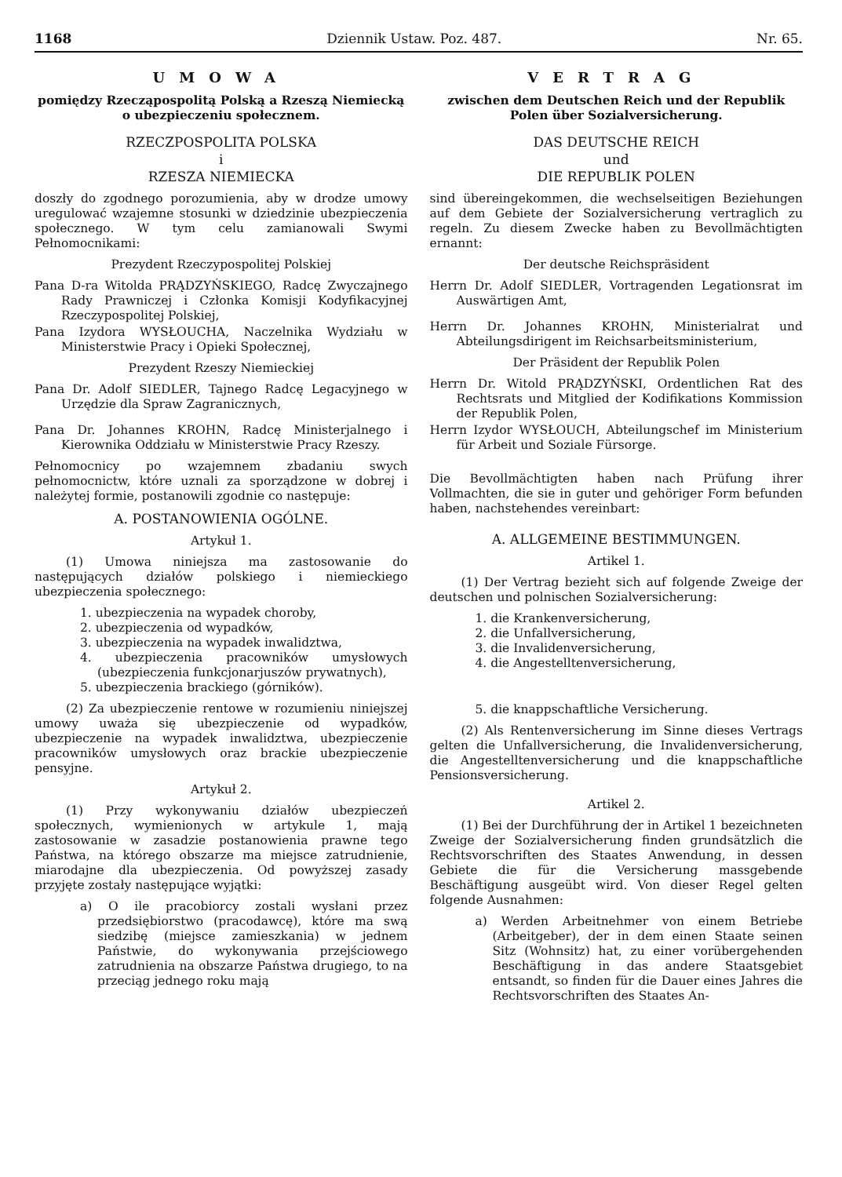1168 Dziennik Ustaw. Poz. 487. Nr. 65.
UMOWA
pomiędzy Rzecząpospolitą Polską a Rzeszą Niemiecką o ubezpieczeniu społecznem.
RZECZPOSPOLITA POLSKA
i
RZESZA NIEMIECKA
doszły do zgodnego porozumienia, aby w drodze umowy uregulować wzajemne stosunki w dziedzinie ubezpieczenia społecznego. W tym celu zamianowali Swymi Pełnomocnikami:
Prezydent Rzeczypospolitej Polskiej
Pana D-ra Witolda PRĄDZYŃSKIEGO, Radcę Zwyczajnego Rady Prawniczej i Członka Komisji Kodyfikacyjnej Rzeczypospolitej Polskiej,
Pana Izydora WYSŁOUCHA, Naczelnika Wydziału w Ministerstwie Pracy i Opieki Społecznej,
Prezydent Rzeszy Niemieckiej
Pana Dr. Adolf SIEDLER, Tajnego Radcę Legacyjnego w Urzędzie dla Spraw Zagranicznych,
Pana Dr. Johannes KROHN, Radcę Ministerjalnego i Kierownika Oddziału w Ministerstwie Pracy Rzeszy.
Pełnomocnicy po wzajemnem zbadaniu swych pełnomocnictw, które uznali za sporządzone w dobrej i należytej formie, postanowili zgodnie co następuje:
A. POSTANOWIENIA OGÓLNE.
Artykuł 1.
(1) Umowa niniejsza ma zastosowanie do następujących działów polskiego i niemieckiego ubezpieczenia społecznego:
1. ubezpieczenia na wypadek choroby,
2. ubezpieczenia od wypadków,
3. ubezpieczenia na wypadek inwalidztwa,
4. ubezpieczenia pracowników umysłowych (ubezpieczenia funkcjonarjuszów prywatnych),
5. ubezpieczenia brackiego (górników).
(2) Za ubezpieczenie rentowe w rozumieniu niniejszej umowy uważa się ubezpieczenie od wypadków, ubezpieczenie na wypadek inwalidztwa, ubezpieczenie pracowników umysłowych oraz brackie ubezpieczenie pensyjne.
Artykuł 2.
(1) Przy wykonywaniu działów ubezpieczeń społecznych, wymienionych w artykule 1, mają zastosowanie w zasadzie postanowienia prawne tego Państwa, na którego obszarze ma miejsce zatrudnienie, miarodajne dla ubezpieczenia. Od powyższej zasady przyjęte zostały następujące wyjątki:
a) O ile pracobiorcy zostali wysłani przez przedsiębiorstwo (pracodawcę), które ma swą siedzibę (miejsce zamieszkania) w jednem Państwie, do wykonywania przejściowego zatrudnienia na obszarze Państwa drugiego, to na przeciąg jednego roku mają
VERTRAG
zwischen dem Deutschen Reich und der Republik Polen über Sozialversicherung.
DAS DEUTSCHE REICH
und
DIE REPUBLIK POLEN
sind übereingekommen, die wechselseitigen Beziehungen auf dem Gebiete der Sozialversicherung vertraglich zu regeln. Zu diesem Zwecke haben zu Bevollmächtigten ernannt:
Der deutsche Reichspräsident
Herrn Dr. Adolf SIEDLER, Vortragenden Legationsrat im Auswärtigen Amt,
Herrn Dr. Johannes KROHN, Ministerialrat und Abteilungsdirigent im Reichsarbeitsministerium,
Der Präsident der Republik Polen
Herrn Dr. Witold PRĄDZYŃSKI, Ordentlichen Rat des Rechtsrats und Mitglied der Kodifikations Kommission der Republik Polen,
Herrn Izydor WYSŁOUCH, Abteilungschef im Ministerium für Arbeit und Soziale Fürsorge.
Die Bevollmächtigten haben nach Prüfung ihrer Vollmachten, die sie in guter und gehöriger Form befunden haben, nachstehendes vereinbart:
A. ALLGEMEINE BESTIMMUNGEN.
Artikel 1.
(1) Der Vertrag bezieht sich auf folgende Zweige der deutschen und polnischen Sozialversicherung:
1. die Krankenversicherung,
2. die Unfallversicherung,
3. die Invalidenversicherung,
4. die Angestelltenversicherung,
5. die knappschaftliche Versicherung.
(2) Als Rentenversicherung im Sinne dieses Vertrags gelten die Unfallversicherung, die Invalidenversicherung, die Angestelltenversicherung und die knappschaftliche Pensionsversicherung.
Artikel 2.
(1) Bei der Durchführung der in Artikel 1 bezeichneten Zweige der Sozialversicherung finden grundsätzlich die Rechtsvorschriften des Staates Anwendung, in dessen Gebiete die für die Versicherung massgebende Beschäftigung ausgeübt wird. Von dieser Regel gelten folgende Ausnahmen:
a) Werden Arbeitnehmer von einem Betriebe (Arbeitgeber), der in dem einen Staate seinen Sitz (Wohnsitz) hat, zu einer vorübergehenden Beschäftigung in das andere Staatsgebiet entsandt, so finden für die Dauer eines Jahres die Rechtsvorschriften des Staates An-